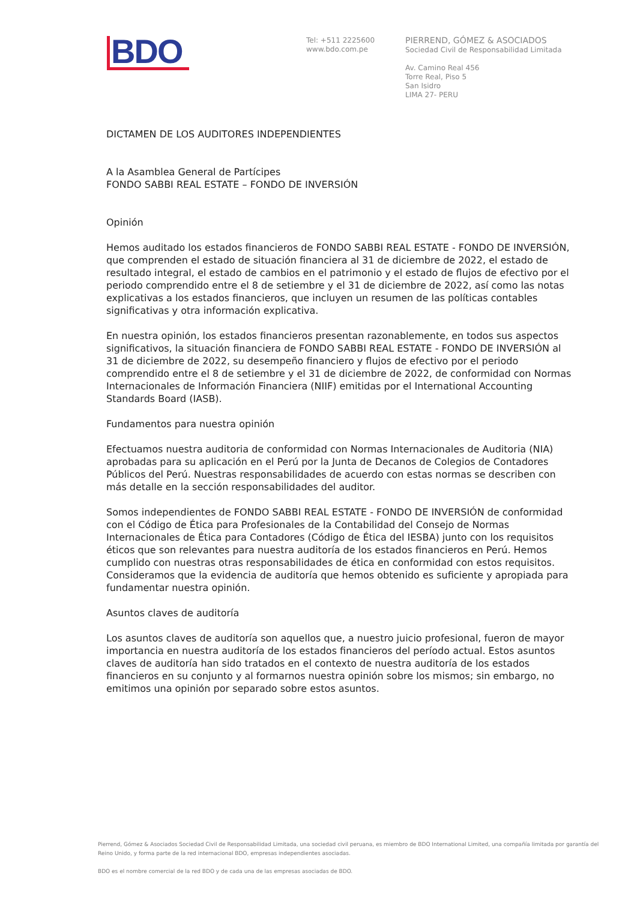BDO
Tel: +511 2225600
www.bdo.com.pe
PIERREND, GÓMEZ & ASOCIADOS
Sociedad Civil de Responsabilidad Limitada
Av. Camino Real 456
Torre Real, Piso 5
San Isidro
LIMA 27- PERU
DICTAMEN DE LOS AUDITORES INDEPENDIENTES
A la Asamblea General de Partícipes
FONDO SABBI REAL ESTATE – FONDO DE INVERSIÓN
Opinión
Hemos auditado los estados financieros de FONDO SABBI REAL ESTATE - FONDO DE INVERSIÓN, que comprenden el estado de situación financiera al 31 de diciembre de 2022, el estado de resultado integral, el estado de cambios en el patrimonio y el estado de flujos de efectivo por el periodo comprendido entre el 8 de setiembre y el 31 de diciembre de 2022, así como las notas explicativas a los estados financieros, que incluyen un resumen de las políticas contables significativas y otra información explicativa.
En nuestra opinión, los estados financieros presentan razonablemente, en todos sus aspectos significativos, la situación financiera de FONDO SABBI REAL ESTATE - FONDO DE INVERSIÓN al 31 de diciembre de 2022, su desempeño financiero y flujos de efectivo por el periodo comprendido entre el 8 de setiembre y el 31 de diciembre de 2022, de conformidad con Normas Internacionales de Información Financiera (NIIF) emitidas por el International Accounting Standards Board (IASB).
Fundamentos para nuestra opinión
Efectuamos nuestra auditoria de conformidad con Normas Internacionales de Auditoria (NIA) aprobadas para su aplicación en el Perú por la Junta de Decanos de Colegios de Contadores Públicos del Perú. Nuestras responsabilidades de acuerdo con estas normas se describen con más detalle en la sección responsabilidades del auditor.
Somos independientes de FONDO SABBI REAL ESTATE - FONDO DE INVERSIÓN de conformidad con el Código de Ética para Profesionales de la Contabilidad del Consejo de Normas Internacionales de Ética para Contadores (Código de Ética del IESBA) junto con los requisitos éticos que son relevantes para nuestra auditoría de los estados financieros en Perú. Hemos cumplido con nuestras otras responsabilidades de ética en conformidad con estos requisitos. Consideramos que la evidencia de auditoría que hemos obtenido es suficiente y apropiada para fundamentar nuestra opinión.
Asuntos claves de auditoría
Los asuntos claves de auditoría son aquellos que, a nuestro juicio profesional, fueron de mayor importancia en nuestra auditoría de los estados financieros del período actual. Estos asuntos claves de auditoría han sido tratados en el contexto de nuestra auditoría de los estados financieros en su conjunto y al formarnos nuestra opinión sobre los mismos; sin embargo, no emitimos una opinión por separado sobre estos asuntos.
Pierrend, Gómez & Asociados Sociedad Civil de Responsabilidad Limitada, una sociedad civil peruana, es miembro de BDO International Limited, una compañía limitada por garantía del Reino Unido, y forma parte de la red internacional BDO, empresas independientes asociadas.
BDO es el nombre comercial de la red BDO y de cada una de las empresas asociadas de BDO.